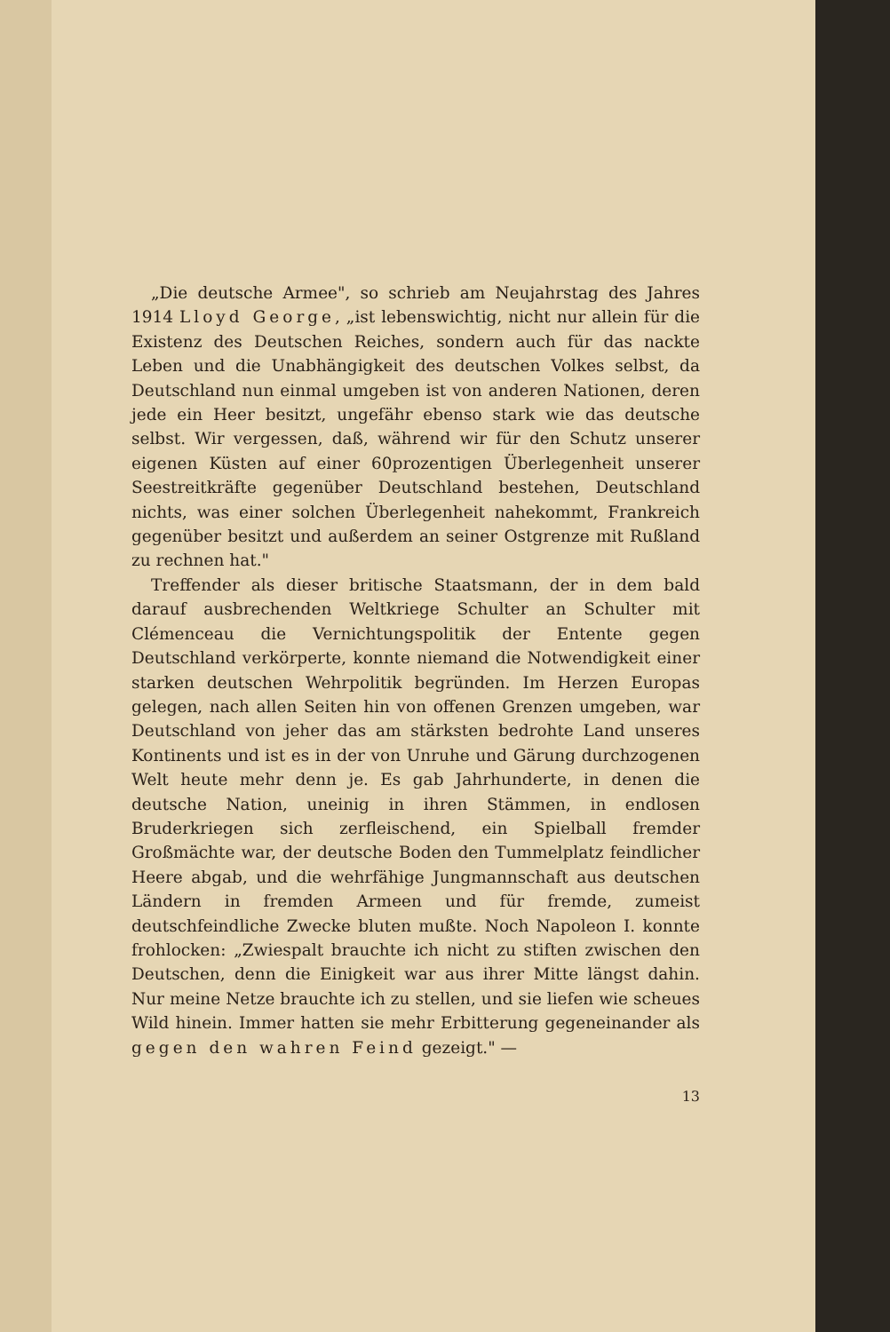„Die deutsche Armee", so schrieb am Neujahrstag des Jahres 1914 Lloyd George, „ist lebenswichtig, nicht nur allein für die Existenz des Deutschen Reiches, sondern auch für das nackte Leben und die Unabhängigkeit des deutschen Volkes selbst, da Deutschland nun einmal umgeben ist von anderen Nationen, deren jede ein Heer besitzt, ungefähr ebenso stark wie das deutsche selbst. Wir vergessen, daß, während wir für den Schutz unserer eigenen Küsten auf einer 60prozentigen Überlegenheit unserer Seestreitkräfte gegenüber Deutschland bestehen, Deutschland nichts, was einer solchen Überlegenheit nahekommt, Frankreich gegenüber besitzt und außerdem an seiner Ostgrenze mit Rußland zu rechnen hat."
Treffender als dieser britische Staatsmann, der in dem bald darauf ausbrechenden Weltkriege Schulter an Schulter mit Clémenceau die Vernichtungspolitik der Entente gegen Deutschland verkörperte, konnte niemand die Notwendigkeit einer starken deutschen Wehrpolitik begründen. Im Herzen Europas gelegen, nach allen Seiten hin von offenen Grenzen umgeben, war Deutschland von jeher das am stärksten bedrohte Land unseres Kontinents und ist es in der von Unruhe und Gärung durchzogenen Welt heute mehr denn je. Es gab Jahrhunderte, in denen die deutsche Nation, uneinig in ihren Stämmen, in endlosen Bruderkriegen sich zerfleischend, ein Spielball fremder Großmächte war, der deutsche Boden den Tummelplatz feindlicher Heere abgab, und die wehrfähige Jungmannschaft aus deutschen Ländern in fremden Armeen und für fremde, zumeist deutschfeindliche Zwecke bluten mußte. Noch Napoleon I. konnte frohlocken: „Zwiespalt brauchte ich nicht zu stiften zwischen den Deutschen, denn die Einigkeit war aus ihrer Mitte längst dahin. Nur meine Netze brauchte ich zu stellen, und sie liefen wie scheues Wild hinein. Immer hatten sie mehr Erbitterung gegeneinander als gegen den wahren Feind gezeigt." —
13